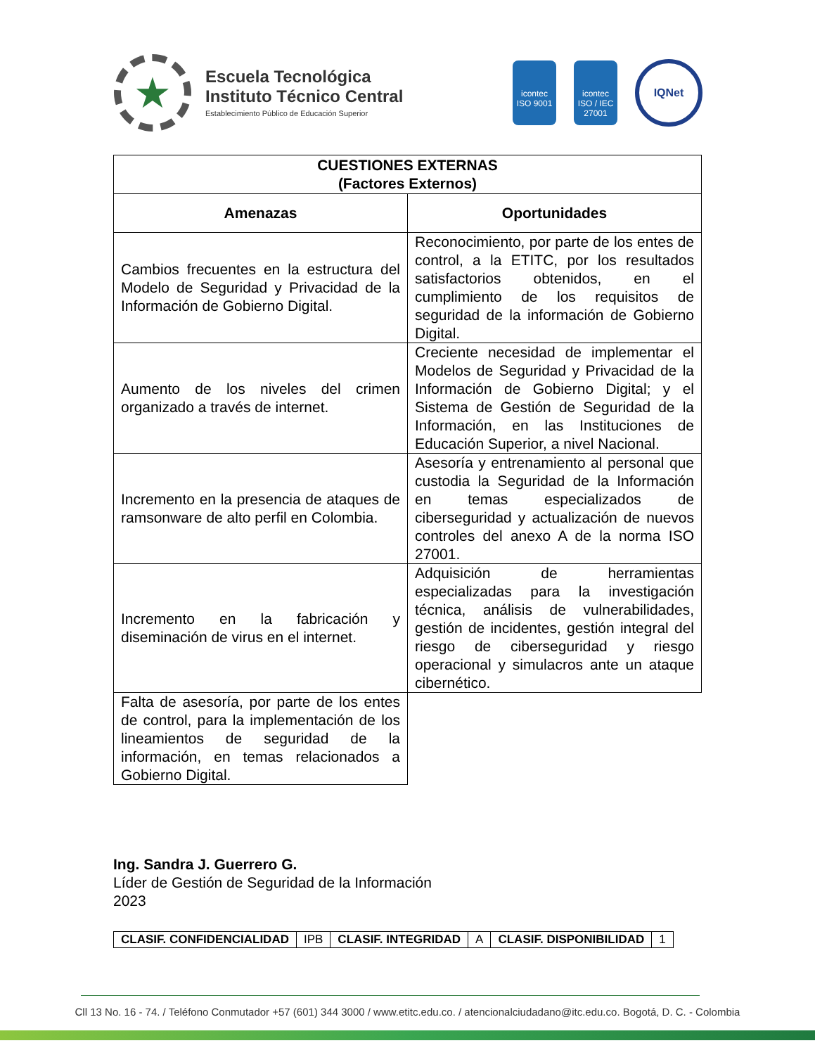★
Escuela Tecnológica
Instituto Técnico Central
Establecimiento Público de Educación Superior
icontec
ISO 9001
icontec
ISO / IEC 27001
IQNet
| CUESTIONES EXTERNAS (Factores Externos) | |
| --- | --- |
| Amenazas | Oportunidades |
| Cambios frecuentes en la estructura del Modelo de Seguridad y Privacidad de la Información de Gobierno Digital. | Reconocimiento, por parte de los entes de control, a la ETITC, por los resultados satisfactorios obtenidos, en el cumplimiento de los requisitos de seguridad de la información de Gobierno Digital. |
| Aumento de los niveles del crimen organizado a través de internet. | Creciente necesidad de implementar el Modelos de Seguridad y Privacidad de la Información de Gobierno Digital; y el Sistema de Gestión de Seguridad de la Información, en las Instituciones de Educación Superior, a nivel Nacional. |
| Incremento en la presencia de ataques de ramsonware de alto perfil en Colombia. | Asesoría y entrenamiento al personal que custodia la Seguridad de la Información en temas especializados de ciberseguridad y actualización de nuevos controles del anexo A de la norma ISO 27001. |
| Incremento en la fabricación y diseminación de virus en el internet. | Adquisición de herramientas especializadas para la investigación técnica, análisis de vulnerabilidades, gestión de incidentes, gestión integral del riesgo de ciberseguridad y riesgo operacional y simulacros ante un ataque cibernético. |
| Falta de asesoría, por parte de los entes de control, para la implementación de los lineamientos de seguridad de la información, en temas relacionados a Gobierno Digital. | |
Ing. Sandra J. Guerrero G.
Líder de Gestión de Seguridad de la Información
2023
| CLASIF. CONFIDENCIALIDAD | IPB | CLASIF. INTEGRIDAD | A | CLASIF. DISPONIBILIDAD | 1 |
Cll 13 No. 16 - 74. / Teléfono Conmutador +57 (601) 344 3000 / www.etitc.edu.co. / atencionalciudadano@itc.edu.co. Bogotá, D. C. - Colombia